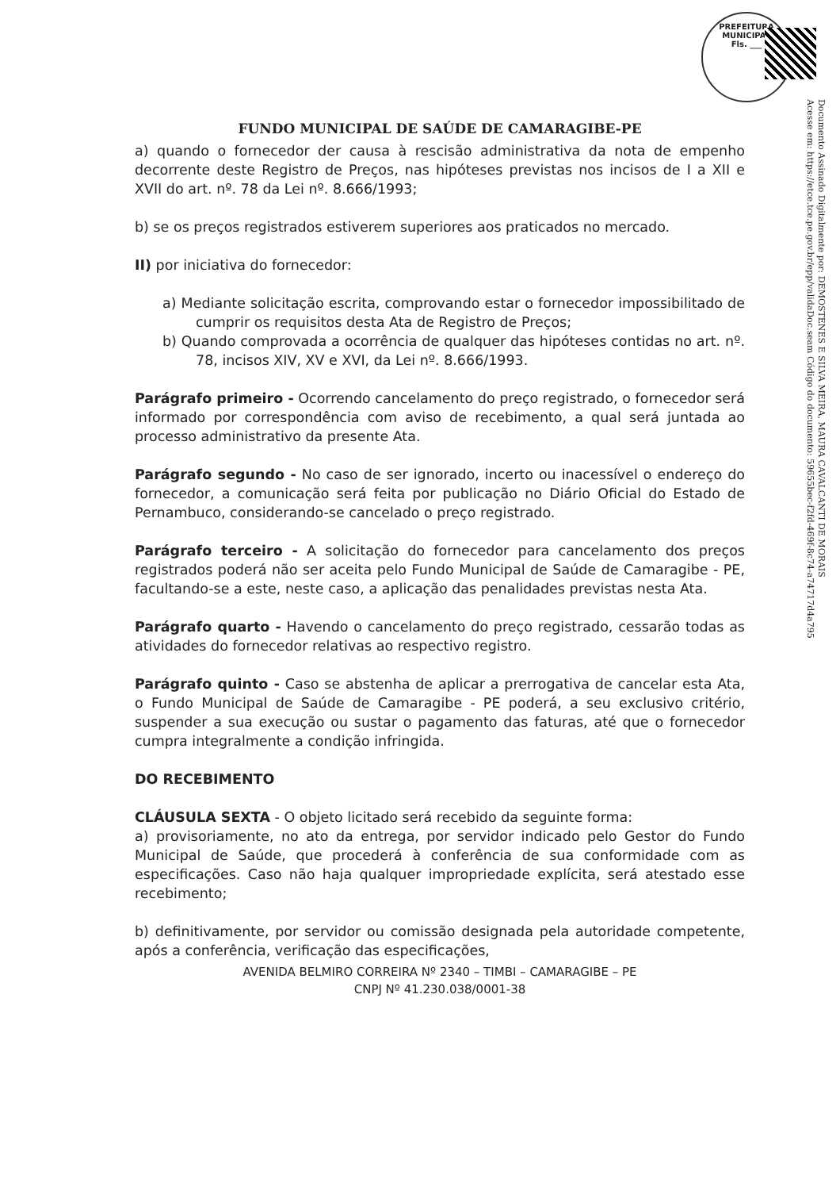PREFEITURA MUNICIPAL
Fls. ___
Documento Assinado Digitalmente por: DEMOSTENES E SILVA MEIRA, MAURA CAVALCANTI DE MORAIS
Acesse em: https://etce.tce.pe.gov.br/epp/validaDoc.seam Código do documento: 59655bec-f2fd-469f-8c74-a74717d4a795
FUNDO MUNICIPAL DE SAÚDE DE CAMARAGIBE-PE
a) quando o fornecedor der causa à rescisão administrativa da nota de empenho decorrente deste Registro de Preços, nas hipóteses previstas nos incisos de I a XII e XVII do art. nº. 78 da Lei nº. 8.666/1993;
b) se os preços registrados estiverem superiores aos praticados no mercado.
II) por iniciativa do fornecedor:
a) Mediante solicitação escrita, comprovando estar o fornecedor impossibilitado de cumprir os requisitos desta Ata de Registro de Preços;
b) Quando comprovada a ocorrência de qualquer das hipóteses contidas no art. nº. 78, incisos XIV, XV e XVI, da Lei nº. 8.666/1993.
Parágrafo primeiro - Ocorrendo cancelamento do preço registrado, o fornecedor será informado por correspondência com aviso de recebimento, a qual será juntada ao processo administrativo da presente Ata.
Parágrafo segundo - No caso de ser ignorado, incerto ou inacessível o endereço do fornecedor, a comunicação será feita por publicação no Diário Oficial do Estado de Pernambuco, considerando-se cancelado o preço registrado.
Parágrafo terceiro - A solicitação do fornecedor para cancelamento dos preços registrados poderá não ser aceita pelo Fundo Municipal de Saúde de Camaragibe - PE, facultando-se a este, neste caso, a aplicação das penalidades previstas nesta Ata.
Parágrafo quarto - Havendo o cancelamento do preço registrado, cessarão todas as atividades do fornecedor relativas ao respectivo registro.
Parágrafo quinto - Caso se abstenha de aplicar a prerrogativa de cancelar esta Ata, o Fundo Municipal de Saúde de Camaragibe - PE poderá, a seu exclusivo critério, suspender a sua execução ou sustar o pagamento das faturas, até que o fornecedor cumpra integralmente a condição infringida.
DO RECEBIMENTO
CLÁUSULA SEXTA - O objeto licitado será recebido da seguinte forma:
a) provisoriamente, no ato da entrega, por servidor indicado pelo Gestor do Fundo Municipal de Saúde, que procederá à conferência de sua conformidade com as especificações. Caso não haja qualquer impropriedade explícita, será atestado esse recebimento;
b) definitivamente, por servidor ou comissão designada pela autoridade competente, após a conferência, verificação das especificações,
AVENIDA BELMIRO CORREIRA Nº 2340 – TIMBI – CAMARAGIBE – PE
CNPJ Nº 41.230.038/0001-38